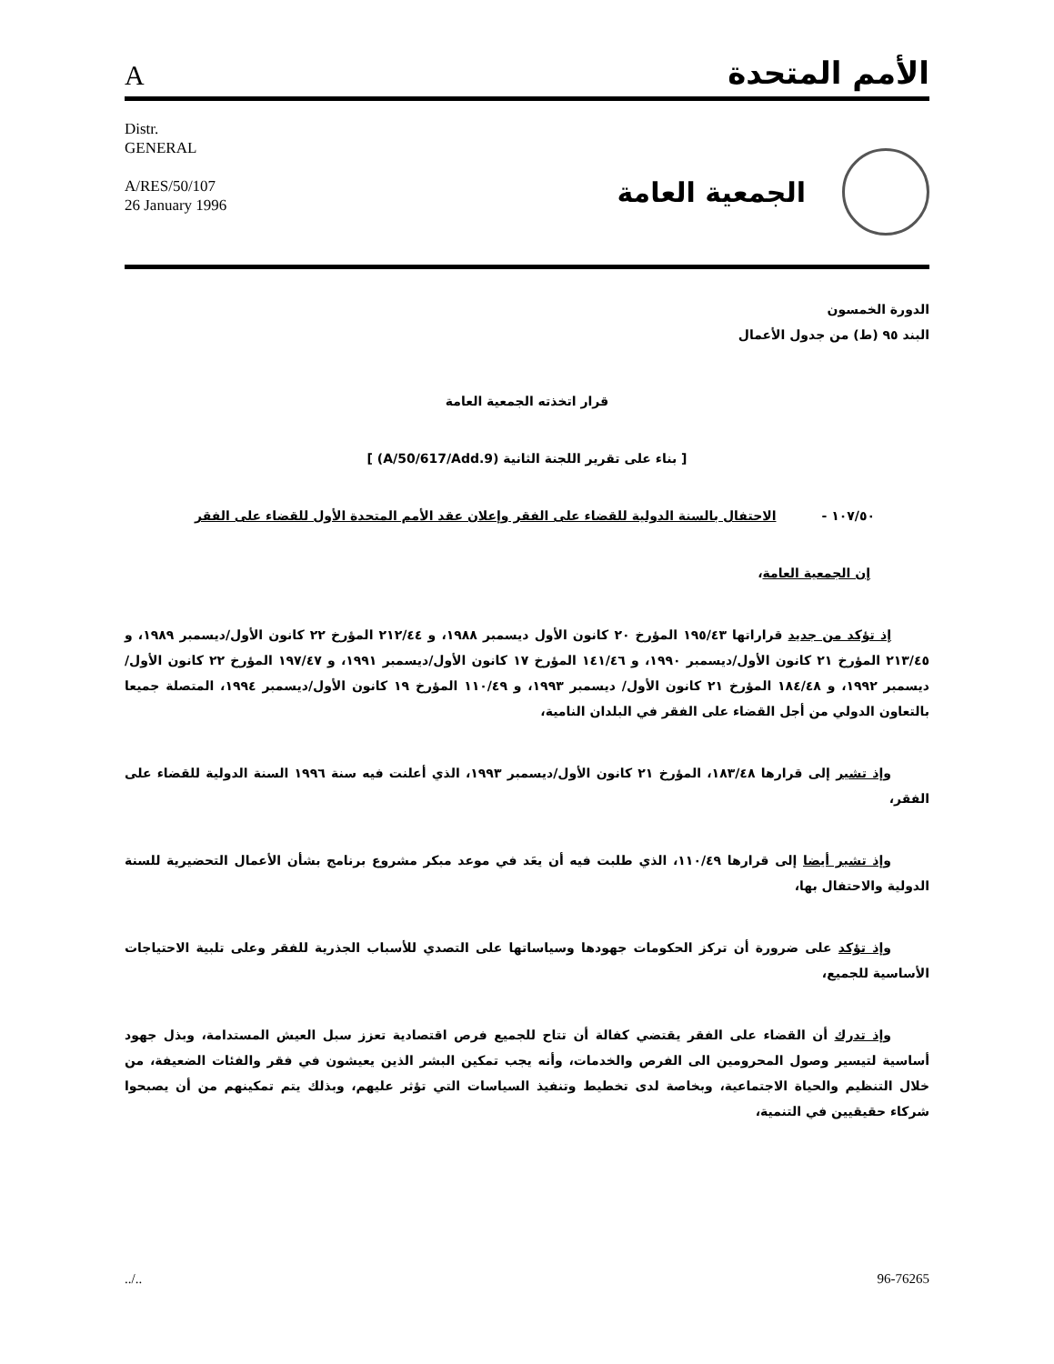Aالأمم المتحدة
Distr.
GENERAL
A/RES/50/107
26 January 1996
الجمعية العامة
الدورة الخمسون
البند ٩٥ (ط) من جدول الأعمال
قرار اتخذته الجمعية العامة
[ بناء على تقرير اللجنة الثانية (A/50/617/Add.9) ]
١٠٧/٥٠ - الاحتفال بالسنة الدولية للقضاء على الفقر وإعلان عقد الأمم المتحدة الأول للقضاء على الفقر
إن الجمعية العامة،
   إذ تؤكد من جديد قراراتها ١٩٥/٤٣ المؤرخ ٢٠ كانون الأول ديسمبر ١٩٨٨، و ٢١٢/٤٤ المؤرخ ٢٢ كانون الأول/ديسمبر ١٩٨٩، و ٢١٣/٤٥ المؤرخ ٢١ كانون الأول/ديسمبر ١٩٩٠، و ١٤١/٤٦ المؤرخ ١٧ كانون الأول/ديسمبر ١٩٩١، و ١٩٧/٤٧ المؤرخ ٢٢ كانون الأول/ديسمبر ١٩٩٢، و ١٨٤/٤٨ المؤرخ ٢١ كانون الأول/ ديسمبر ١٩٩٣، و ١١٠/٤٩ المؤرخ ١٩ كانون الأول/ديسمبر ١٩٩٤، المتصلة جميعا بالتعاون الدولي من أجل القضاء على الفقر في البلدان النامية،
   وإذ تشير إلى قرارها ١٨٣/٤٨، المؤرخ ٢١ كانون الأول/ديسمبر ١٩٩٣، الذي أعلنت فيه سنة ١٩٩٦ السنة الدولية للقضاء على الفقر،
   وإذ تشير أيضا إلى قرارها ١١٠/٤٩، الذي طلبت فيه أن يعَد في موعد مبكر مشروع برنامج بشأن الأعمال التحضيرية للسنة الدولية والاحتفال بها،
   وإذ تؤكد على ضرورة أن تركز الحكومات جهودها وسياساتها على التصدي للأسباب الجذرية للفقر وعلى تلبية الاحتياجات الأساسية للجميع،
   وإذ تدرك أن القضاء على الفقر يقتضي كفالة أن تتاح للجميع فرص اقتصادية تعزز سبل العيش المستدامة، وبذل جهود أساسية لتيسير وصول المحرومين الى الفرص والخدمات، وأنه يجب تمكين البشر الذين يعيشون في فقر والفئات الضعيفة، من خلال التنظيم والحياة الاجتماعية، وبخاصة لدى تخطيط وتنفيذ السياسات التي تؤثر عليهم، وبذلك يتم تمكينهم من أن يصبحوا شركاء حقيقيين في التنمية،
../.. 96-76265